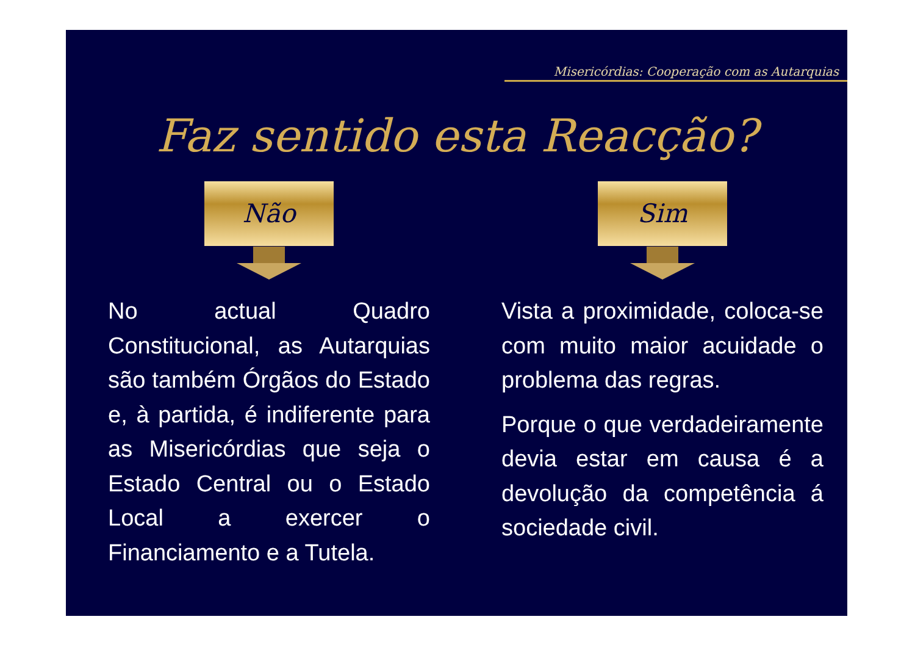Misericórdias: Cooperação com as Autarquias
Faz sentido esta Reacção?
Não Sim
No actual Quadro Constitucional, as Autarquias são também Órgãos do Estado e, à partida, é indiferente para as Misericórdias que seja o Estado Central ou o Estado Local a exercer o Financiamento e a Tutela.
Vista a proximidade, coloca-se com muito maior acuidade o problema das regras.
Porque o que verdadeiramente devia estar em causa é a devolução da competência á sociedade civil.